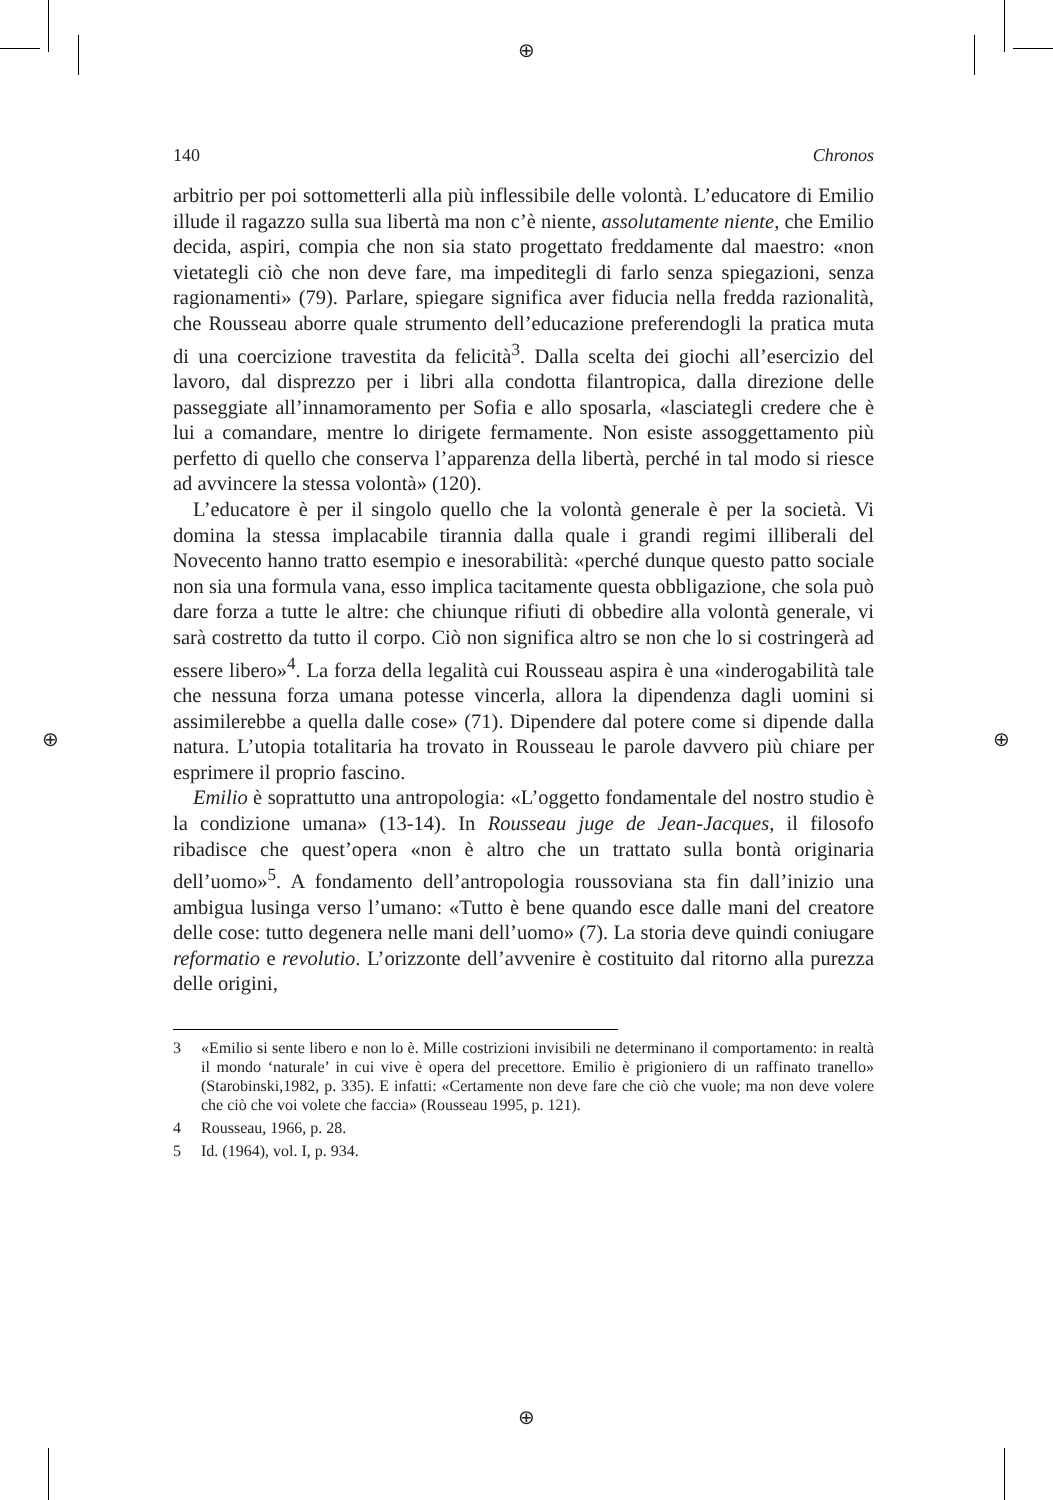⊕
⊕
⊕ ⊕
140 Chronos
arbitrio per poi sottometterli alla più inflessibile delle volontà. L’educatore di Emilio illude il ragazzo sulla sua libertà ma non c’è niente, assolutamente niente, che Emilio decida, aspiri, compia che non sia stato progettato freddamente dal maestro: «non vietategli ciò che non deve fare, ma impeditegli di farlo senza spiegazioni, senza ragionamenti» (79). Parlare, spiegare significa aver fiducia nella fredda razionalità, che Rousseau aborre quale strumento dell’educazione preferendogli la pratica muta di una coercizione travestita da felicità<sup>3</sup>. Dalla scelta dei giochi all’esercizio del lavoro, dal disprezzo per i libri alla condotta filantropica, dalla direzione delle passeggiate all’innamoramento per Sofia e allo sposarla, «lasciategli credere che è lui a comandare, mentre lo dirigete fermamente. Non esiste assoggettamento più perfetto di quello che conserva l’apparenza della libertà, perché in tal modo si riesce ad avvincere la stessa volontà» (120).
L’educatore è per il singolo quello che la volontà generale è per la società. Vi domina la stessa implacabile tirannia dalla quale i grandi regimi illiberali del Novecento hanno tratto esempio e inesorabilità: «perché dunque questo patto sociale non sia una formula vana, esso implica tacitamente questa obbligazione, che sola può dare forza a tutte le altre: che chiunque rifiuti di obbedire alla volontà generale, vi sarà costretto da tutto il corpo. Ciò non significa altro se non che lo si costringerà ad essere libero»<sup>4</sup>. La forza della legalità cui Rousseau aspira è una «inderogabilità tale che nessuna forza umana potesse vincerla, allora la dipendenza dagli uomini si assimilerebbe a quella dalle cose» (71). Dipendere dal potere come si dipende dalla natura. L’utopia totalitaria ha trovato in Rousseau le parole davvero più chiare per esprimere il proprio fascino.
Emilio è soprattutto una antropologia: «L’oggetto fondamentale del nostro studio è la condizione umana» (13-14). In Rousseau juge de Jean-Jacques, il filosofo ribadisce che quest’opera «non è altro che un trattato sulla bontà originaria dell’uomo»<sup>5</sup>. A fondamento dell’antropologia roussoviana sta fin dall’inizio una ambigua lusinga verso l’umano: «Tutto è bene quando esce dalle mani del creatore delle cose: tutto degenera nelle mani dell’uomo» (7). La storia deve quindi coniugare reformatio e revolutio. L’orizzonte dell’avvenire è costituito dal ritorno alla purezza delle origini,
3 «Emilio si sente libero e non lo è. Mille costrizioni invisibili ne determinano il comportamento: in realtà il mondo ‘naturale’ in cui vive è opera del precettore. Emilio è prigioniero di un raffinato tranello» (Starobinski,1982, p. 335). E infatti: «Certamente non deve fare che ciò che vuole; ma non deve volere che ciò che voi volete che faccia» (Rousseau 1995, p. 121).
4 Rousseau, 1966, p. 28.
5 Id. (1964), vol. I, p. 934.